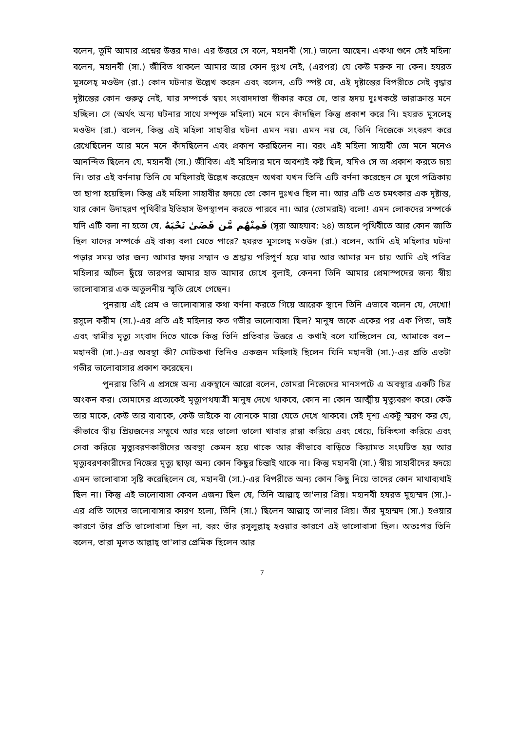বলেন, তুমি আমার প্রশ্নের উত্তর দাও। এর উত্তরে সে বলে, মহানবী (সা.) ভালো আছেন। একথা শুনে সেই মহিলা বলেন, মহানবী (সা.) জীবিত থাকলে আমার আর কোন দুঃখ নেই, (এরপর) যে কেউ মরুক না কেন। হযরত মুসলেহ্ মওউদ (রা.) কোন ঘটনার উল্লেখ করেন এবং বলেন, এটি স্পষ্ট যে, এই দৃষ্টান্তের বিপরীতে সেই বৃদ্ধার দৃষ্টান্তের কোন গুরুত্ব নেই, যার সম্পর্কে স্বয়ং সংবাদদাতা স্বীকার করে যে, তার হৃদয় দুঃখকষ্টে ভারাক্রান্ত মনে হচ্ছিল। সে (অর্থৎ অন্য ঘটনার সাথে সম্পৃক্ত মহিলা) মনে মনে কাঁদছিল কিন্তু প্রকাশ করে নি। হযরত মুসলেহ্ মওউদ (রা.) বলেন, কিন্তু এই মহিলা সাহাবীর ঘটনা এমন নয়। এমন নয় যে, তিনি নিজেকে সংবরণ করে রেখেছিলেন আর মনে মনে কাঁদছিলেন এবং প্রকাশ করছিলেন না। বরং এই মহিলা সাহাবী তো মনে মনেও আনন্দিত ছিলেন যে, মহানবী (সা.) জীবিত। এই মহিলার মনে অবশ্যই কষ্ট ছিল, যদিও সে তা প্রকাশ করতে চায় নি। তার এই বর্ণনায় তিনি যে মহিলারই উল্লেখ করেছেন অথবা যখন তিনি এটি বর্ণনা করেছেন সে যুগে পত্রিকায় তা ছাপা হয়েছিল। কিন্তু এই মহিলা সাহাবীর হৃদয়ে তো কোন দুঃখও ছিল না। আর এটি এত চমৎকার এক দৃষ্টান্ত, যার কোন উদাহরণ পৃথিবীর ইতিহাস উপস্থাপন করতে পারবে না। আর (তোমরাই) বলো! এমন লোকদের সম্পর্কে যদি এটি বলা না হতো যে, فَمِنْهُم مَّن قَضَىٰ نَحْبَهُ (সূরা আহযাব: ২৪) তাহলে পৃথিবীতে আর কোন জাতি ছিল যাদের সম্পর্কে এই বাক্য বলা যেতে পারে? হযরত মুসলেহ্ মওউদ (রা.) বলেন, আমি এই মহিলার ঘটনা পড়ার সময় তার জন্য আমার হৃদয় সম্মান ও শ্রদ্ধায় পরিপূর্ণ হয়ে যায় আর আমার মন চায় আমি এই পবিত্র মহিলার আঁচল ছুঁয়ে তারপর আমার হাত আমার চোখে বুলাই, কেননা তিনি আমার প্রেমাস্পদের জন্য স্বীয় ভালোবাসার এক অতুলনীয় স্মৃতি রেখে গেছেন।
পুনরায় এই প্রেম ও ভালোবাসার কথা বর্ণনা করতে গিয়ে আরেক স্থানে তিনি এভাবে বলেন যে, দেখো! রসূলে করীম (সা.)-এর প্রতি এই মহিলার কত গভীর ভালোবাসা ছিল? মানুষ তাকে একের পর এক পিতা, ভাই এবং স্বামীর মৃত্যু সংবাদ দিতে থাকে কিন্তু তিনি প্রতিবার উত্তরে এ কথাই বলে যাচ্ছিলেন যে, আমাকে বল− মহানবী (সা.)-এর অবস্থা কী? মোটকথা তিনিও একজন মহিলাই ছিলেন যিনি মহানবী (সা.)-এর প্রতি এতটা গভীর ভালোবাসার প্রকাশ করেছেন।
পুনরায় তিনি এ প্রসঙ্গে অন্য একস্থানে আরো বলেন, তোমরা নিজেদের মানসপটে এ অবস্থার একটি চিত্র অংকন কর। তোমাদের প্রত্যেকেই মৃত্যুপথযাত্রী মানুষ দেখে থাকবে, কোন না কোন আত্মীয় মৃত্যুবরণ করে। কেউ তার মাকে, কেউ তার বাবাকে, কেউ ভাইকে বা বোনকে মারা যেতে দেখে থাকবে। সেই দৃশ্য একটু স্মরণ কর যে, কীভাবে স্বীয় প্রিয়জনের সম্মুখে আর ঘরে ভালো ভালো খাবার রান্না করিয়ে এবং খেয়ে, চিকিৎসা করিয়ে এবং সেবা করিয়ে মৃত্যুবরণকারীদের অবস্থা কেমন হয়ে থাকে আর কীভাবে বাড়িতে কিয়ামত সংঘটিত হয় আর মৃত্যুবরণকারীদের নিজের মৃত্যু ছাড়া অন্য কোন কিছুর চিন্তাই থাকে না। কিন্তু মহানবী (সা.) স্বীয় সাহাবীদের হৃদয়ে এমন ভালোবাসা সৃষ্টি করেছিলেন যে, মহানবী (সা.)-এর বিপরীতে অন্য কোন কিছু নিয়ে তাদের কোন মাথাব্যথাই ছিল না। কিন্তু এই ভালোবাসা কেবল এজন্য ছিল যে, তিনি আল্লাহ্ তা'লার প্রিয়। মহানবী হযরত মুহাম্মদ (সা.)-এর প্রতি তাদের ভালোবাসার কারণ হলো, তিনি (সা.) ছিলেন আল্লাহ্ তা'লার প্রিয়। তাঁর মুহাম্মদ (সা.) হওয়ার কারণে তাঁর প্রতি ভালোবাসা ছিল না, বরং তাঁর রসূলুল্লাহ্ হওয়ার কারণে এই ভালোবাসা ছিল। অতঃপর তিনি বলেন, তারা মূলত আল্লাহ্ তা'লার প্রেমিক ছিলেন আর
7